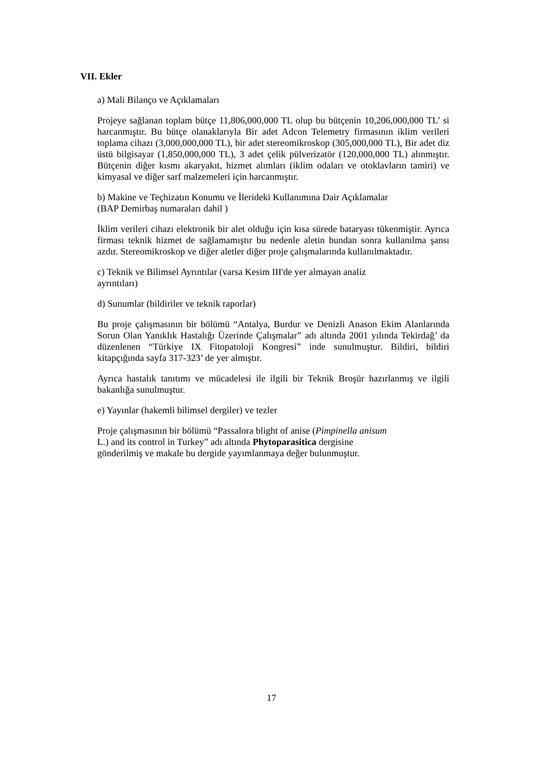VII. Ekler
a) Mali Bilanço ve Açıklamaları
Projeye sağlanan toplam bütçe 11,806,000,000 TL olup bu bütçenin 10,206,000,000 TL’ si harcanmıştır. Bu bütçe olanaklarıyla Bir adet Adcon Telemetry firmasının iklim verileri toplama cihazı (3,000,000,000 TL), bir adet stereomikroskop (305,000,000 TL), Bir adet diz üstü bilgisayar (1,850,000,000 TL), 3 adet çelik pülverizatör (120,000,000 TL) alınmıştır. Bütçenin diğer kısmı akaryakıt, hizmet alımları (iklim odaları ve otoklavların tamiri) ve kimyasal ve diğer sarf malzemeleri için harcanmıştır.
b) Makine ve Teçhizatın Konumu ve İlerideki Kullanımına Dair Açıklamalar
(BAP Demirbaş numaraları dahil )
İklim verileri cihazı elektronik bir alet olduğu için kısa sürede bataryası tükenmiştir. Ayrıca firması teknik hizmet de sağlamamıştır bu nedenle aletin bundan sonra kullanılma şansı azdır. Stereomikroskop ve diğer aletler diğer proje çalışmalarında kullanılmaktadır.
c) Teknik ve Bilimsel Ayrıntılar (varsa Kesim III'de yer almayan analiz
ayrıntıları)
d) Sunumlar (bildiriler ve teknik raporlar)
Bu proje çalışmasının bir bölümü “Antalya, Burdur ve Denizli Anason Ekim Alanlarında Sorun Olan Yanıklık Hastalığı Üzerinde Çalışmalar” adı altında 2001 yılında Tekirdağ’ da düzenlenen “Türkiye IX Fitopatoloji Kongresi” inde sunulmuştur. Bildiri, bildiri kitapçığında sayfa 317-323’ de yer almıştır.
Ayrıca hastalık tanıtımı ve mücadelesi ile ilgili bir Teknik Broşür hazırlanmış ve ilgili bakanlığa sunulmuştur.
e) Yayınlar (hakemli bilimsel dergiler) ve tezler
Proje çalışmasının bir bölümü “Passalora blight of anise (Pimpinella anisum
L.) and its control in Turkey” adı altında Phytoparasitica dergisine
gönderilmiş ve makale bu dergide yayımlanmaya değer bulunmuştur.
17